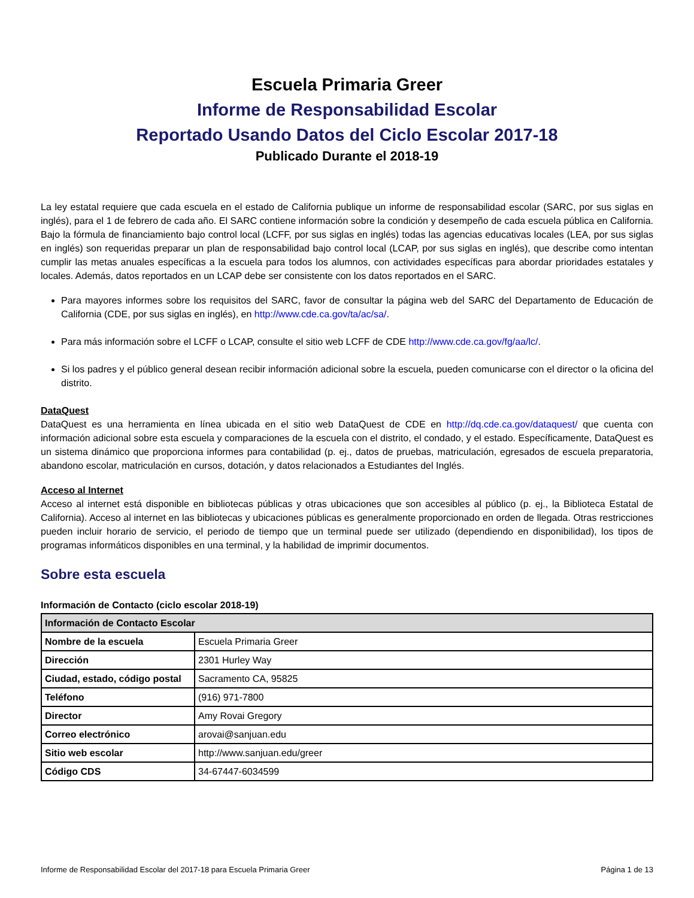Escuela Primaria Greer
Informe de Responsabilidad Escolar
Reportado Usando Datos del Ciclo Escolar 2017-18
Publicado Durante el 2018-19
La ley estatal requiere que cada escuela en el estado de California publique un informe de responsabilidad escolar (SARC, por sus siglas en inglés), para el 1 de febrero de cada año. El SARC contiene información sobre la condición y desempeño de cada escuela pública en California. Bajo la fórmula de financiamiento bajo control local (LCFF, por sus siglas en inglés) todas las agencias educativas locales (LEA, por sus siglas en inglés) son requeridas preparar un plan de responsabilidad bajo control local (LCAP, por sus siglas en inglés), que describe como intentan cumplir las metas anuales específicas a la escuela para todos los alumnos, con actividades específicas para abordar prioridades estatales y locales. Además, datos reportados en un LCAP debe ser consistente con los datos reportados en el SARC.
Para mayores informes sobre los requisitos del SARC, favor de consultar la página web del SARC del Departamento de Educación de California (CDE, por sus siglas en inglés), en http://www.cde.ca.gov/ta/ac/sa/.
Para más información sobre el LCFF o LCAP, consulte el sitio web LCFF de CDE http://www.cde.ca.gov/fg/aa/lc/.
Si los padres y el público general desean recibir información adicional sobre la escuela, pueden comunicarse con el director o la oficina del distrito.
DataQuest
DataQuest es una herramienta en línea ubicada en el sitio web DataQuest de CDE en http://dq.cde.ca.gov/dataquest/ que cuenta con información adicional sobre esta escuela y comparaciones de la escuela con el distrito, el condado, y el estado. Específicamente, DataQuest es un sistema dinámico que proporciona informes para contabilidad (p. ej., datos de pruebas, matriculación, egresados de escuela preparatoria, abandono escolar, matriculación en cursos, dotación, y datos relacionados a Estudiantes del Inglés.
Acceso al Internet
Acceso al internet está disponible en bibliotecas públicas y otras ubicaciones que son accesibles al público (p. ej., la Biblioteca Estatal de California). Acceso al internet en las bibliotecas y ubicaciones públicas es generalmente proporcionado en orden de llegada. Otras restricciones pueden incluir horario de servicio, el periodo de tiempo que un terminal puede ser utilizado (dependiendo en disponibilidad), los tipos de programas informáticos disponibles en una terminal, y la habilidad de imprimir documentos.
Sobre esta escuela
Información de Contacto (ciclo escolar 2018-19)
| Información de Contacto Escolar | |
| --- | --- |
| Nombre de la escuela | Escuela Primaria Greer |
| Dirección | 2301 Hurley Way |
| Ciudad, estado, código postal | Sacramento CA, 95825 |
| Teléfono | (916) 971-7800 |
| Director | Amy Rovai Gregory |
| Correo electrónico | arovai@sanjuan.edu |
| Sitio web escolar | http://www.sanjuan.edu/greer |
| Código CDS | 34-67447-6034599 |
Informe de Responsabilidad Escolar del 2017-18 para Escuela Primaria Greer Página 1 de 13